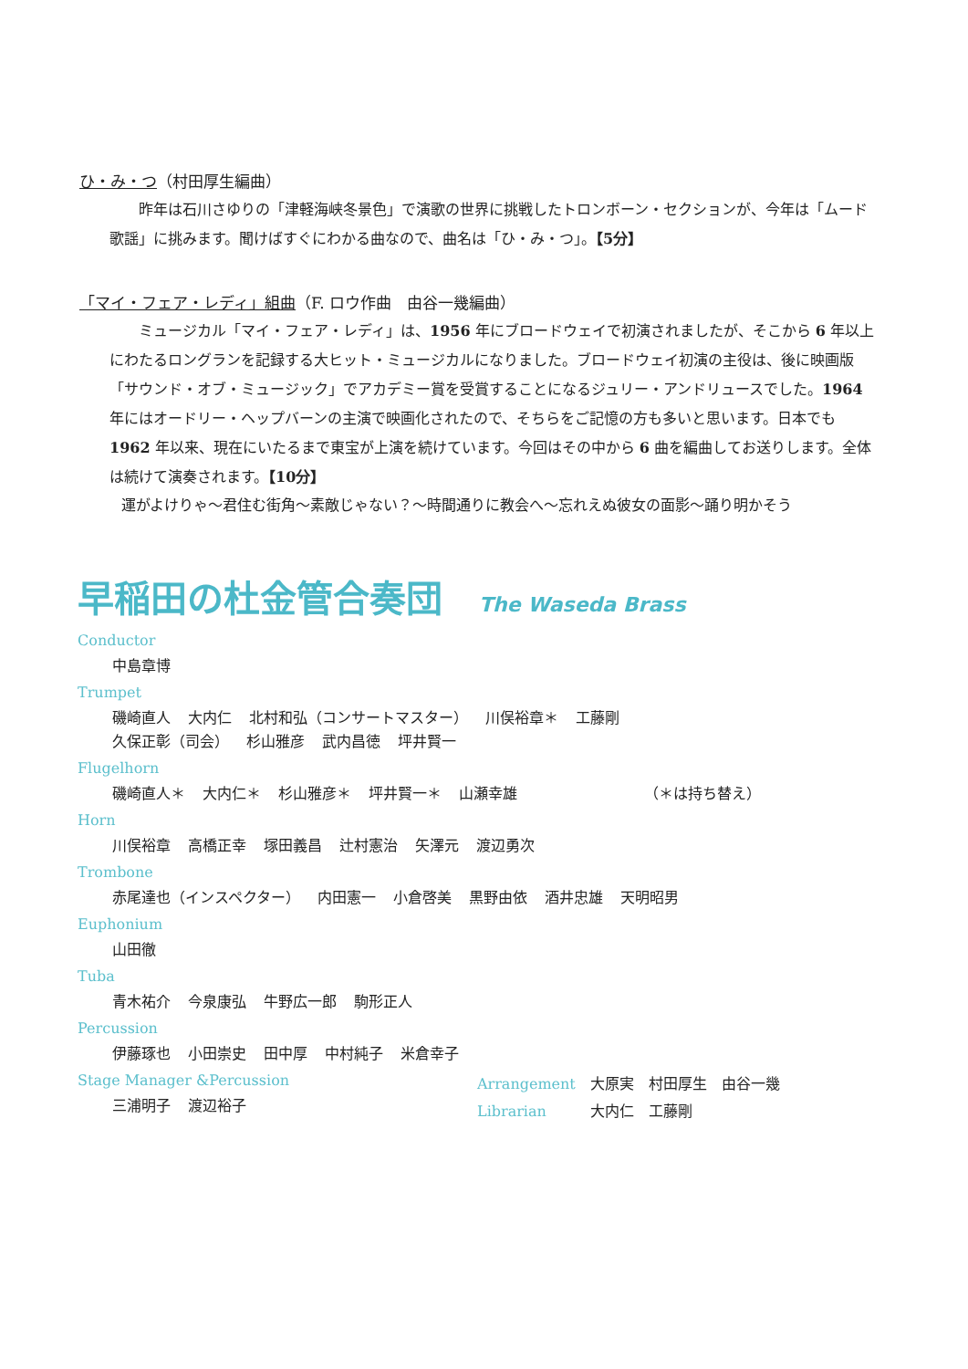ひ・み・つ（村田厚生編曲）
昨年は石川さゆりの「津軽海峡冬景色」で演歌の世界に挑戦したトロンボーン・セクションが、今年は「ムード歌謡」に挑みます。聞けばすぐにわかる曲なので、曲名は「ひ・み・つ」。【5分】
「マイ・フェア・レディ」組曲（F. ロウ作曲　由谷一幾編曲）
ミュージカル「マイ・フェア・レディ」は、1956 年にブロードウェイで初演されましたが、そこから 6 年以上にわたるロングランを記録する大ヒット・ミュージカルになりました。ブロードウェイ初演の主役は、後に映画版「サウンド・オブ・ミュージック」でアカデミー賞を受賞することになるジュリー・アンドリュースでした。1964 年にはオードリー・ヘップバーンの主演で映画化されたので、そちらをご記憶の方も多いと思います。日本でも 1962 年以来、現在にいたるまで東宝が上演を続けています。今回はその中から 6 曲を編曲してお送りします。全体は続けて演奏されます。【10分】
運がよけりゃ～君住む街角～素敵じゃない？～時間通りに教会へ～忘れえぬ彼女の面影～踊り明かそう
早稲田の杜金管合奏団 The Waseda Brass
Conductor
中島章博
Trumpet
磯崎直人 大内仁 北村和弘（コンサートマスター） 川俣裕章＊ 工藤剛
久保正彰（司会） 杉山雅彦 武内昌徳 坪井賢一
Flugelhorn
磯崎直人＊ 大内仁＊ 杉山雅彦＊ 坪井賢一＊ 山瀬幸雄 （＊は持ち替え）
Horn
川俣裕章 高橋正幸 塚田義昌 辻村憲治 矢澤元 渡辺勇次
Trombone
赤尾達也（インスペクター） 内田憲一 小倉啓美 黒野由依 酒井忠雄 天明昭男
Euphonium
山田徹
Tuba
青木祐介 今泉康弘 牛野広一郎 駒形正人
Percussion
伊藤琢也 小田崇史 田中厚 中村純子 米倉幸子
Stage Manager &Percussion
三浦明子 渡辺裕子
Arrangement　大原実　村田厚生　由谷一幾
Librarian　　　大内仁　工藤剛